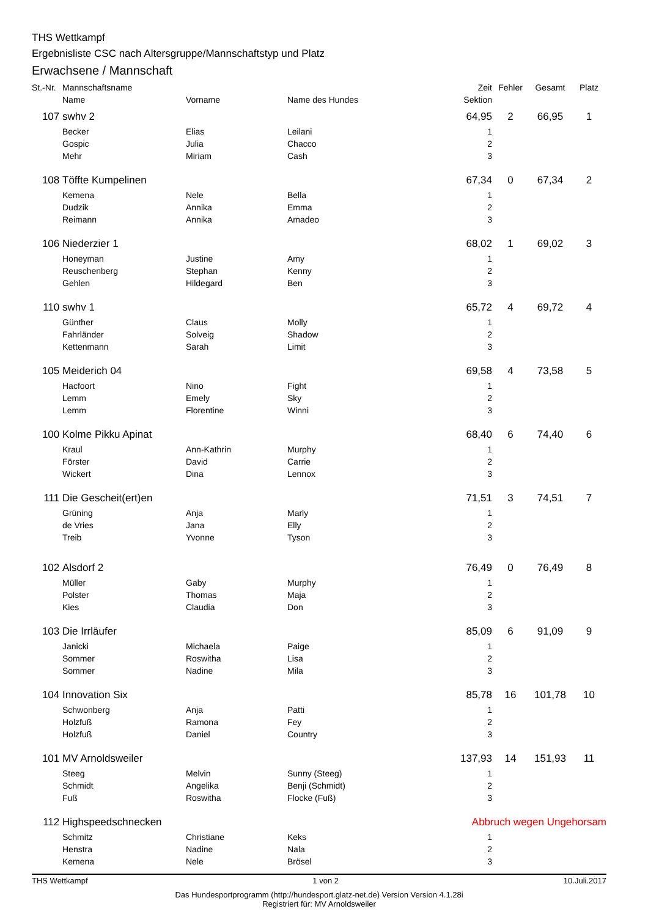THS Wettkampf
Ergebnisliste CSC nach Altersgruppe/Mannschaftstyp und Platz
Erwachsene / Mannschaft
| St.-Nr. | Mannschaftsname | | | Zeit | Fehler | Gesamt | Platz |
| --- | --- | --- | --- | --- | --- | --- | --- |
| | Name | Vorname | Name des Hundes | Sektion | | | |
| 107 | swhv 2 | | | 64,95 | 2 | 66,95 | 1 |
| | Becker | Elias | Leilani | 1 | | | |
| | Gospic | Julia | Chacco | 2 | | | |
| | Mehr | Miriam | Cash | 3 | | | |
| 108 | Töffte Kumpelinen | | | 67,34 | 0 | 67,34 | 2 |
| | Kemena | Nele | Bella | 1 | | | |
| | Dudzik | Annika | Emma | 2 | | | |
| | Reimann | Annika | Amadeo | 3 | | | |
| 106 | Niederzier 1 | | | 68,02 | 1 | 69,02 | 3 |
| | Honeyman | Justine | Amy | 1 | | | |
| | Reuschenberg | Stephan | Kenny | 2 | | | |
| | Gehlen | Hildegard | Ben | 3 | | | |
| 110 | swhv 1 | | | 65,72 | 4 | 69,72 | 4 |
| | Günther | Claus | Molly | 1 | | | |
| | Fahrländer | Solveig | Shadow | 2 | | | |
| | Kettenmann | Sarah | Limit | 3 | | | |
| 105 | Meiderich 04 | | | 69,58 | 4 | 73,58 | 5 |
| | Hacfoort | Nino | Fight | 1 | | | |
| | Lemm | Emely | Sky | 2 | | | |
| | Lemm | Florentine | Winni | 3 | | | |
| 100 | Kolme Pikku Apinat | | | 68,40 | 6 | 74,40 | 6 |
| | Kraul | Ann-Kathrin | Murphy | 1 | | | |
| | Förster | David | Carrie | 2 | | | |
| | Wickert | Dina | Lennox | 3 | | | |
| 111 | Die Gescheit(ert)en | | | 71,51 | 3 | 74,51 | 7 |
| | Grüning | Anja | Marly | 1 | | | |
| | de Vries | Jana | Elly | 2 | | | |
| | Treib | Yvonne | Tyson | 3 | | | |
| 102 | Alsdorf 2 | | | 76,49 | 0 | 76,49 | 8 |
| | Müller | Gaby | Murphy | 1 | | | |
| | Polster | Thomas | Maja | 2 | | | |
| | Kies | Claudia | Don | 3 | | | |
| 103 | Die Irrläufer | | | 85,09 | 6 | 91,09 | 9 |
| | Janicki | Michaela | Paige | 1 | | | |
| | Sommer | Roswitha | Lisa | 2 | | | |
| | Sommer | Nadine | Mila | 3 | | | |
| 104 | Innovation Six | | | 85,78 | 16 | 101,78 | 10 |
| | Schwonberg | Anja | Patti | 1 | | | |
| | Holzfuß | Ramona | Fey | 2 | | | |
| | Holzfuß | Daniel | Country | 3 | | | |
| 101 | MV Arnoldsweiler | | | 137,93 | 14 | 151,93 | 11 |
| | Steeg | Melvin | Sunny (Steeg) | 1 | | | |
| | Schmidt | Angelika | Benji (Schmidt) | 2 | | | |
| | Fuß | Roswitha | Flocke (Fuß) | 3 | | | |
| 112 | Highspeedschnecken | | | Abbruch wegen Ungehorsam | | | |
| | Schmitz | Christiane | Keks | 1 | | | |
| | Henstra | Nadine | Nala | 2 | | | |
| | Kemena | Nele | Brösel | 3 | | | |
THS Wettkampf 1 von 2 10.Juli.2017
Das Hundesportprogramm (http://hundesport.glatz-net.de) Version Version 4.1.28i
Registriert für: MV Arnoldsweiler